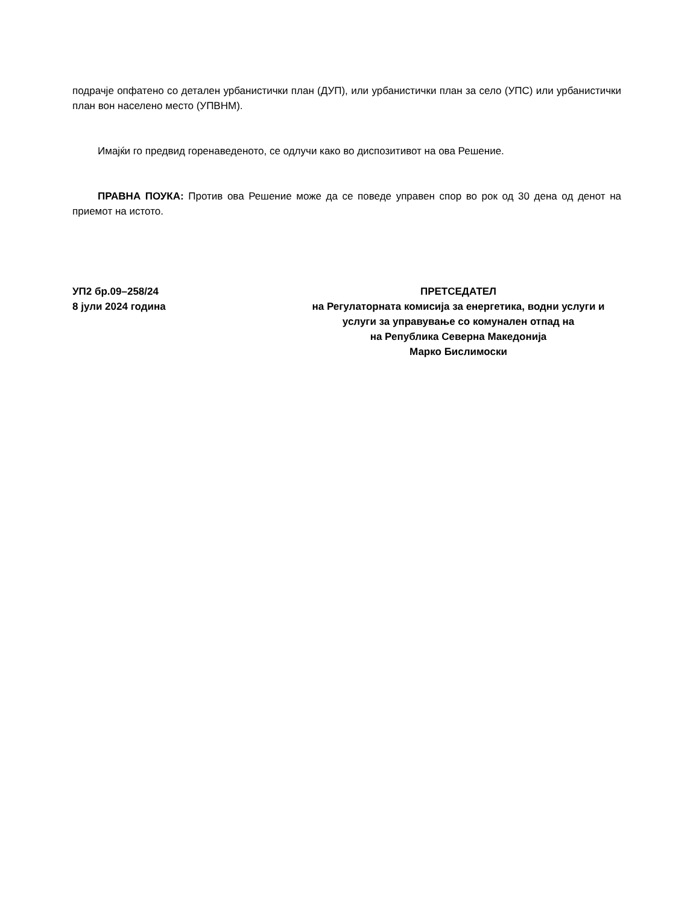подрачје опфатено со детален урбанистички план (ДУП), или урбанистички план за село (УПС) или урбанистички план вон населено место (УПВНМ).
Имајќи го предвид горенаведеното, се одлучи како во диспозитивот на ова Решение.
ПРАВНА ПОУКА: Против ова Решение може да се поведе управен спор во рок од 30 дена од денот на приемот на истото.
УП2 бр.09–258/24
8 јули 2024 година
ПРЕТСЕДАТЕЛ
на Регулаторната комисија за енергетика, водни услуги и
услуги за управување со комунален отпад на
на Република Северна Македонија
Марко Бислимоски